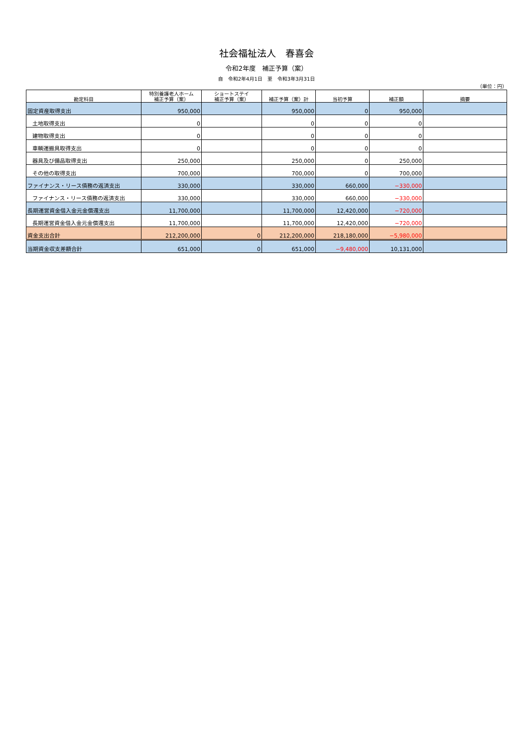社会福祉法人　春喜会
令和2年度　補正予算（案）
自　令和2年4月1日　至　令和3年3月31日
（単位：円）
| 勘定科目 | 特別養護老人ホーム 補正予算（案） | ショートステイ 補正予算（案） | 補正予算（案）計 | 当初予算 | 補正額 | 摘要 |
| --- | --- | --- | --- | --- | --- | --- |
| 固定資産取得支出 | 950,000 | | 950,000 | 0 | 950,000 | |
| 土地取得支出 | 0 | | 0 | 0 | 0 | |
| 建物取得支出 | 0 | | 0 | 0 | 0 | |
| 車輌運搬具取得支出 | 0 | | 0 | 0 | 0 | |
| 器具及び備品取得支出 | 250,000 | | 250,000 | 0 | 250,000 | |
| その他の取得支出 | 700,000 | | 700,000 | 0 | 700,000 | |
| ファイナンス・リース債務の返済支出 | 330,000 | | 330,000 | 660,000 | −330,000 | |
| ファイナンス・リース債務の返済支出 | 330,000 | | 330,000 | 660,000 | −330,000 | |
| 長期運営資金借入金元金償還支出 | 11,700,000 | | 11,700,000 | 12,420,000 | −720,000 | |
| 長期運営資金借入金元金償還支出 | 11,700,000 | | 11,700,000 | 12,420,000 | −720,000 | |
| 資金支出合計 | 212,200,000 | 0 | 212,200,000 | 218,180,000 | −5,980,000 | |
| 当期資金収支差額合計 | 651,000 | 0 | 651,000 | −9,480,000 | 10,131,000 | |